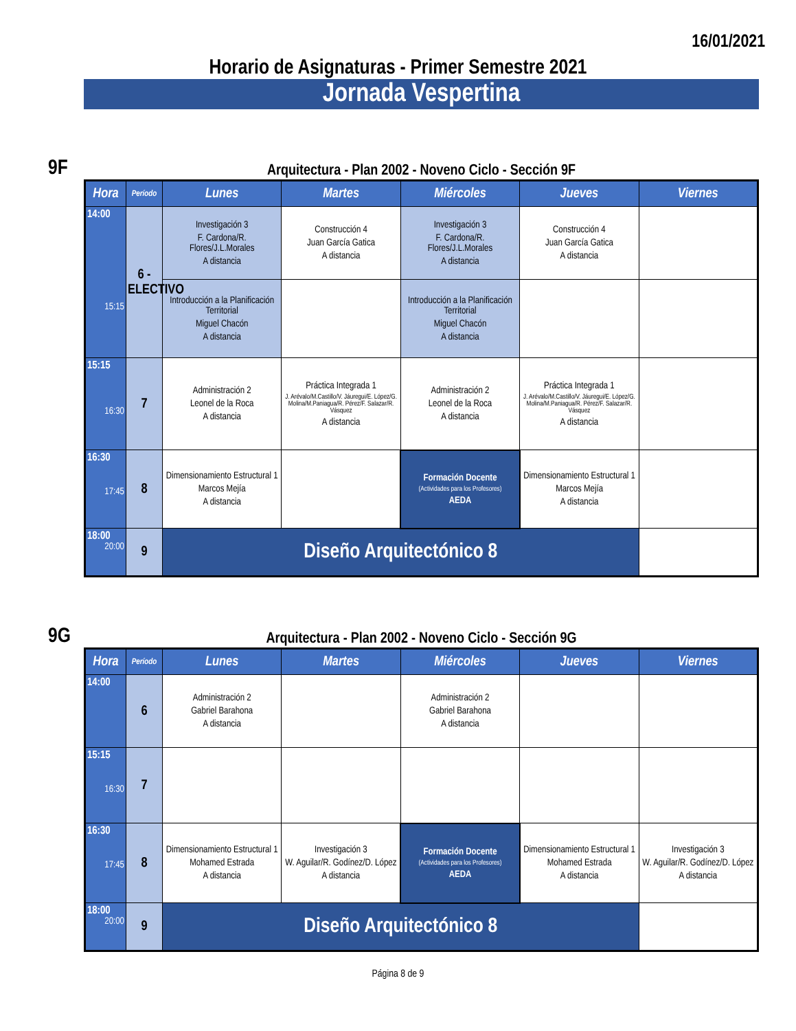16/01/2021
Horario de Asignaturas - Primer Semestre 2021
Jornada Vespertina
9F
Arquitectura - Plan 2002 - Noveno Ciclo - Sección 9F
| Hora | Período | Lunes | Martes | Miércoles | Jueves | Viernes |
| --- | --- | --- | --- | --- | --- | --- |
| 14:00 15:15 | 6 - ELECTIVO | Investigación 3 F. Cardona/R. Flores/J.L.Morales A distancia | Construcción 4 Juan García Gatica A distancia | Investigación 3 F. Cardona/R. Flores/J.L.Morales A distancia | Construcción 4 Juan García Gatica A distancia | |
| | | Introducción a la Planificación Territorial Miguel Chacón A distancia | | Introducción a la Planificación Territorial Miguel Chacón A distancia | | |
| 15:15 16:30 | 7 | Administración 2 Leonel de la Roca A distancia | Práctica Integrada 1 J. Arévalo/M.Castillo/V. Jáuregui/E. López/G. Molina/M.Paniagua/R. Pérez/F. Salazar/R. Vásquez A distancia | Administración 2 Leonel de la Roca A distancia | Práctica Integrada 1 J. Arévalo/M.Castillo/V. Jáuregui/E. López/G. Molina/M.Paniagua/R. Pérez/F. Salazar/R. Vásquez A distancia | |
| 16:30 17:45 | 8 | Dimensionamiento Estructural 1 Marcos Mejía A distancia | | Formación Docente (Actividades para los Profesores) AEDA | Dimensionamiento Estructural 1 Marcos Mejía A distancia | |
| 18:00 20:00 | 9 | Diseño Arquitectónico 8 | | | | |
9G
Arquitectura - Plan 2002 - Noveno Ciclo - Sección 9G
| Hora | Período | Lunes | Martes | Miércoles | Jueves | Viernes |
| --- | --- | --- | --- | --- | --- | --- |
| 14:00 | 6 | Administración 2 Gabriel Barahona A distancia | | Administración 2 Gabriel Barahona A distancia | | |
| 15:15 16:30 | 7 | | | | | |
| 16:30 17:45 | 8 | Dimensionamiento Estructural 1 Mohamed Estrada A distancia | Investigación 3 W. Aguilar/R. Godínez/D. López A distancia | Formación Docente (Actividades para los Profesores) AEDA | Dimensionamiento Estructural 1 Mohamed Estrada A distancia | Investigación 3 W. Aguilar/R. Godínez/D. López A distancia |
| 18:00 20:00 | 9 | Diseño Arquitectónico 8 | | | | |
Página 8 de 9